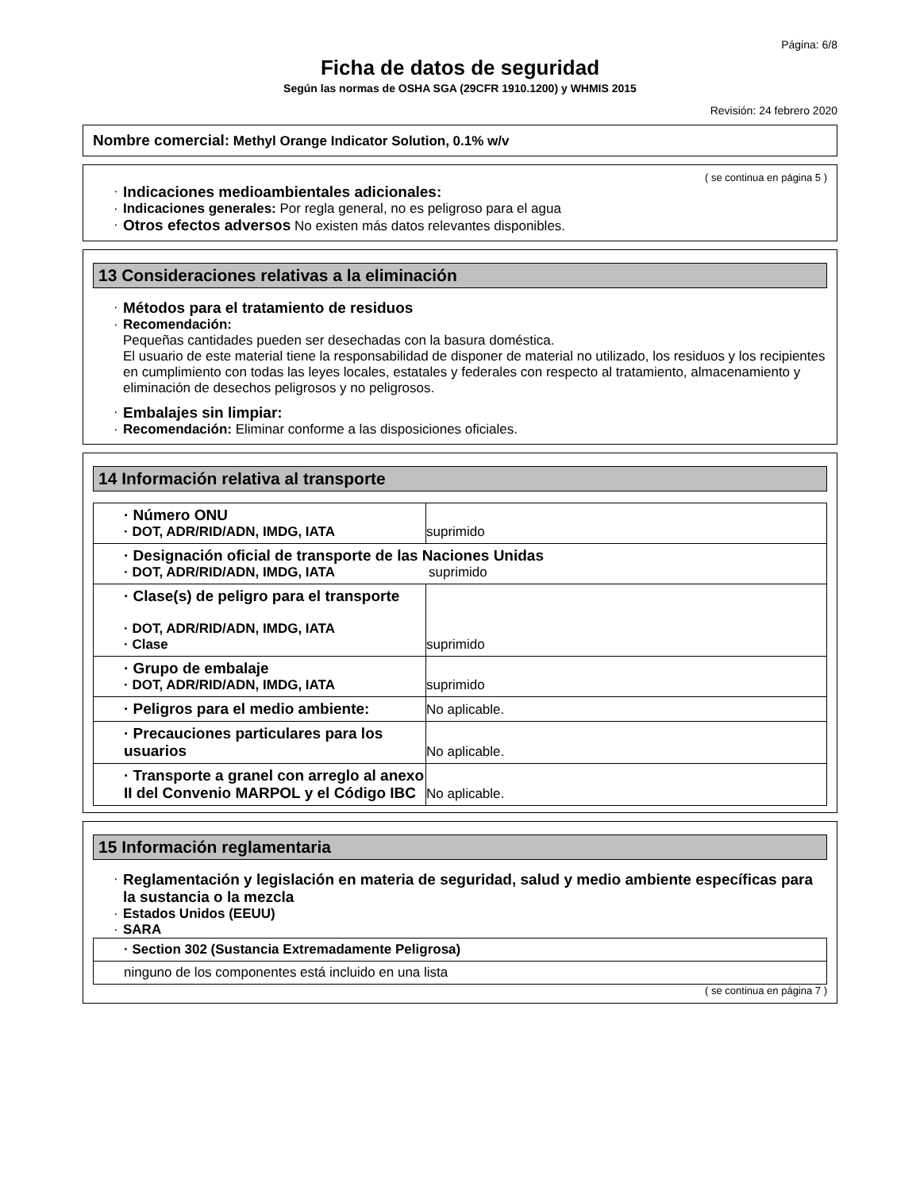Página: 6/8
Ficha de datos de seguridad
Según las normas de OSHA SGA (29CFR 1910.1200) y WHMIS 2015
Revisión: 24 febrero 2020
Nombre comercial: Methyl Orange Indicator Solution, 0.1% w/v
( se continua en página 5 )
· Indicaciones medioambientales adicionales:
· Indicaciones generales: Por regla general, no es peligroso para el agua
· Otros efectos adversos No existen más datos relevantes disponibles.
13 Consideraciones relativas a la eliminación
· Métodos para el tratamiento de residuos
· Recomendación:
Pequeñas cantidades pueden ser desechadas con la basura doméstica.
El usuario de este material tiene la responsabilidad de disponer de material no utilizado, los residuos y los recipientes en cumplimiento con todas las leyes locales, estatales y federales con respecto al tratamiento, almacenamiento y eliminación de desechos peligrosos y no peligrosos.
· Embalajes sin limpiar:
· Recomendación: Eliminar conforme a las disposiciones oficiales.
14 Información relativa al transporte
| · Número ONU · DOT, ADR/RID/ADN, IMDG, IATA | suprimido |
| · Designación oficial de transporte de las Naciones Unidas · DOT, ADR/RID/ADN, IMDG, IATA suprimido | |
| · Clase(s) de peligro para el transporte · DOT, ADR/RID/ADN, IMDG, IATA · Clase | suprimido |
| · Grupo de embalaje · DOT, ADR/RID/ADN, IMDG, IATA | suprimido |
| · Peligros para el medio ambiente: | No aplicable. |
| · Precauciones particulares para los usuarios | No aplicable. |
| · Transporte a granel con arreglo al anexo II del Convenio MARPOL y el Código IBC | No aplicable. |
15 Información reglamentaria
· Reglamentación y legislación en materia de seguridad, salud y medio ambiente específicas para la sustancia o la mezcla
· Estados Unidos (EEUU)
· SARA
| · Section 302 (Sustancia Extremadamente Peligrosa) |
| ninguno de los componentes está incluido en una lista |
( se continua en página 7 )